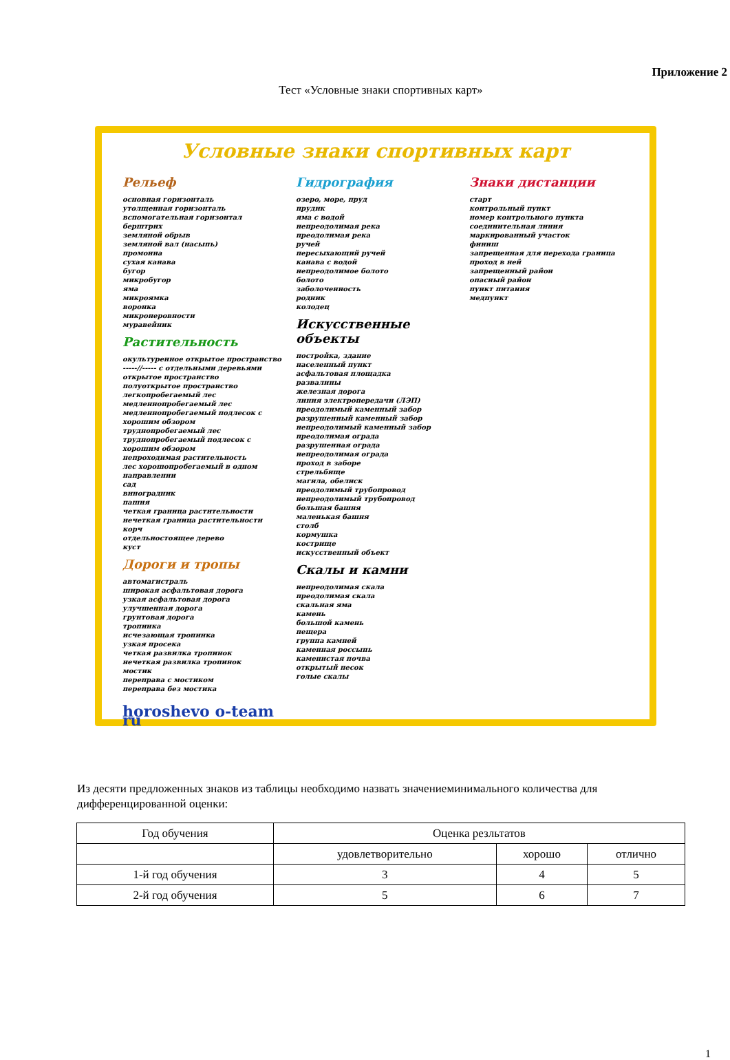Приложение 2
Тест «Условные знаки спортивных карт»
Условные знаки спортивных карт
Рельеф
основная горизонталь
утолщенная горизонталь
вспомогательная горизонтал
берштрих
земляной обрыв
земляной вал (насыпь)
промоина
сухая канава
бугор
микробугор
яма
микроямка
воронка
микронеровности
муравейник
Растительность
окультуренное открытое пространство
-----//----- с отдельными деревьями
открытое пространство
полуоткрытое пространство
легкопробегаемый лес
медленнопробегаемый лес
медленнопробегаемый подлесок с хорошим обзором
труднопробегаемый лес
труднопробегаемый подлесок с хорошим обзором
непроходимая растительность
лес хорошопробегаемый в одном направлении
сад
виноградник
пашня
четкая граница растительности
нечеткая граница растительности
корч
отдельностоящее дерево
куст
Дороги и тропы
автомагистраль
широкая асфальтовая дорога
узкая асфальтовая дорога
улучшенная дорога
грунтовая дорога
тропинка
исчезающая тропинка
узкая просека
четкая развилка тропинок
нечеткая развилка тропинок
мостик
переправа с мостиком
переправа без мостика
horoshevo o-team ru
Гидрография
озеро, море, пруд
прудик
яма с водой
непреодолимая река
преодолимая река
ручей
пересыхающий ручей
канава с водой
непреодолимое болото
болото
заболоченность
родник
колодец
Искусственные объекты
постройка, здание
населенный пункт
асфальтовая площадка
развалины
железная дорога
линия электропередачи (ЛЭП)
преодолимый каменный забор
разрушенный каменный забор
непреодолимый каменный забор
преодолимая ограда
разрушенная ограда
непреодолимая ограда
проход в заборе
стрельбище
магила, обелиск
преодолимый трубопровод
непреодолимый трубопровод
большая башня
маленькая башня
столб
кормушка
кострище
искусственный объект
Скалы и камни
непреодолимая скала
преодолимая скала
скальная яма
камень
большой камень
пещера
группа камней
каменная россыпь
каменистая почва
открытый песок
голые скалы
Знаки дистанции
старт
контрольный пункт
номер контрольного пункта
соединительная линия
маркированный участок
финиш
запрещенная для перехода граница
проход в ней
запрещенный район
опасный район
пункт питания
медпункт
Из десяти предложенных знаков из таблицы необходимо назвать значениеминимального количества для дифференцированной оценки:
| Год обучения | Оценка резльтатов | | |
| | удовлетворительно | хорошо | отлично |
| 1-й год обучения | 3 | 4 | 5 |
| 2-й год обучения | 5 | 6 | 7 |
1